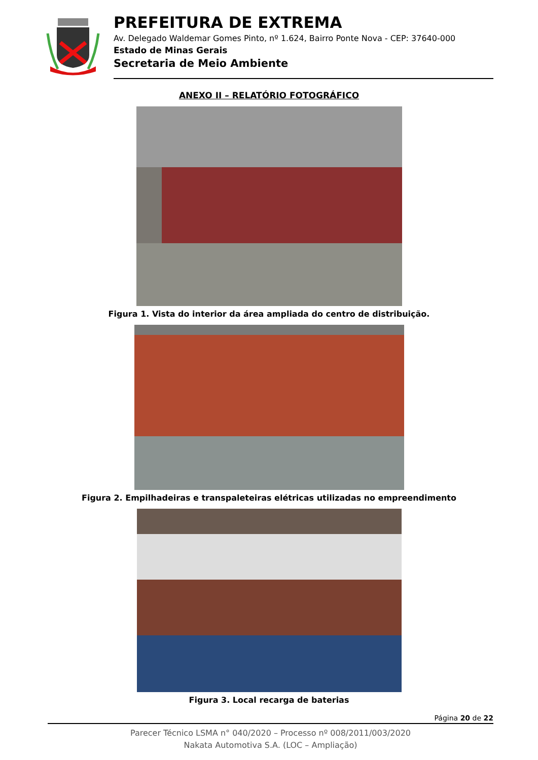PREFEITURA DE EXTREMA
Av. Delegado Waldemar Gomes Pinto, nº 1.624, Bairro Ponte Nova - CEP: 37640-000
Estado de Minas Gerais
Secretaria de Meio Ambiente
ANEXO II – RELATÓRIO FOTOGRÁFICO
Figura 1. Vista do interior da área ampliada do centro de distribuição.
Figura 2. Empilhadeiras e transpaleteiras elétricas utilizadas no empreendimento
Figura 3. Local recarga de baterias
Página 20 de 22
Parecer Técnico LSMA n° 040/2020 – Processo nº 008/2011/003/2020
Nakata Automotiva S.A. (LOC – Ampliação)